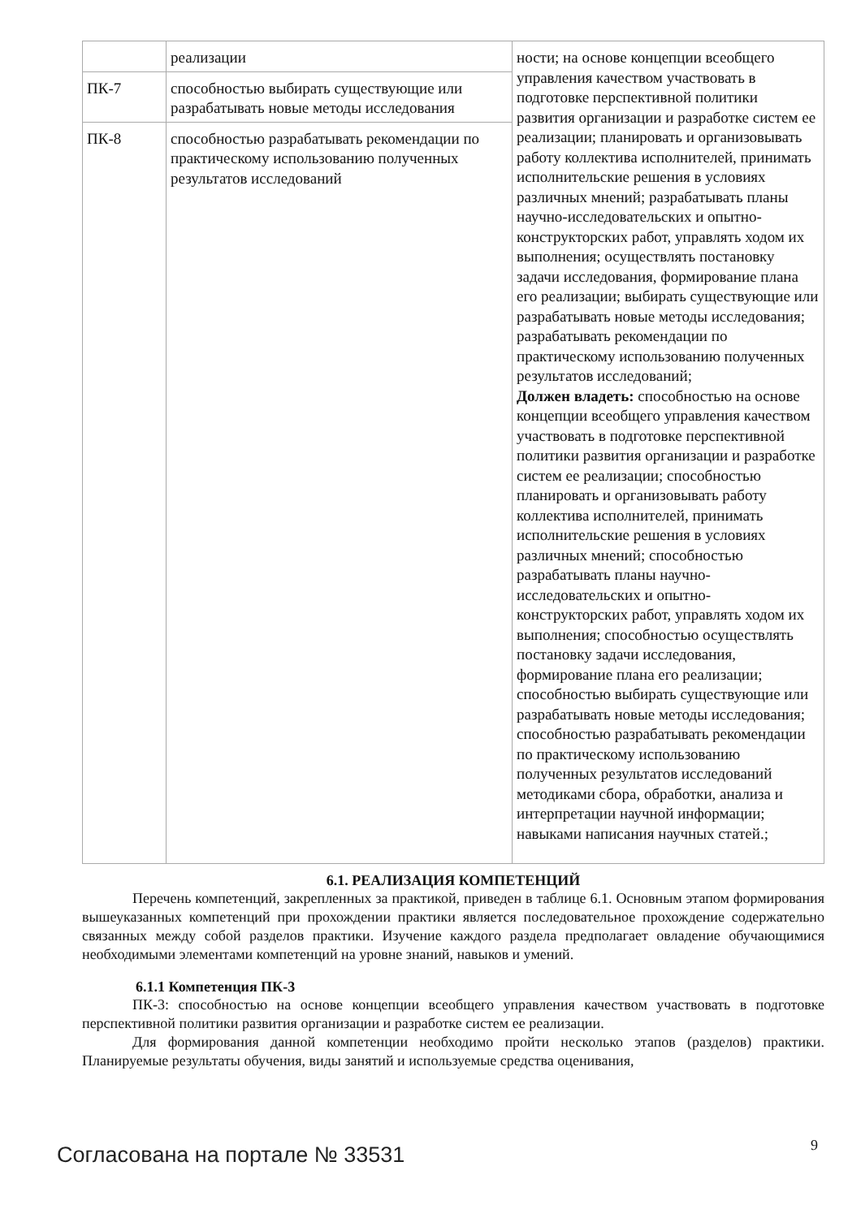| | реализации | ности; на основе концепции всеобщего управления качеством участвовать в подготовке перспективной политики развития организации и разработке систем ее реализации; планировать и организовывать работу коллектива исполнителей, принимать исполнительские решения в условиях различных мнений; разрабатывать планы научно-исследовательских и опытно-конструкторских работ, управлять ходом их выполнения; осуществлять постановку задачи исследования, формирование плана его реализации; выбирать существующие или разрабатывать новые методы исследования; разрабатывать рекомендации по практическому использованию полученных результатов исследований; Должен владеть: способностью на основе концепции всеобщего управления качеством участвовать в подготовке перспективной политики развития организации и разработке систем ее реализации; способностью планировать и организовывать работу коллектива исполнителей, принимать исполнительские решения в условиях различных мнений; способностью разрабатывать планы научно-исследовательских и опытно-конструкторских работ, управлять ходом их выполнения; способностью осуществлять постановку задачи исследования, формирование плана его реализации; способностью выбирать существующие или разрабатывать новые методы исследования; способностью разрабатывать рекомендации по практическому использованию полученных результатов исследований методиками сбора, обработки, анализа и интерпретации научной информации; навыками написания научных статей.; |
| ПК-7 | способностью выбирать существующие или разрабатывать новые методы исследования | |
| ПК-8 | способностью разрабатывать рекомендации по практическому использованию полученных результатов исследований | |
6.1. РЕАЛИЗАЦИЯ КОМПЕТЕНЦИЙ
Перечень компетенций, закрепленных за практикой, приведен в таблице 6.1. Основным этапом формирования вышеуказанных компетенций при прохождении практики является последовательное прохождение содержательно связанных между собой разделов практики. Изучение каждого раздела предполагает овладение обучающимися необходимыми элементами компетенций на уровне знаний, навыков и умений.
6.1.1 Компетенция ПК-3
ПК-3: способностью на основе концепции всеобщего управления качеством участвовать в подготовке перспективной политики развития организации и разработке систем ее реализации.
Для формирования данной компетенции необходимо пройти несколько этапов (разделов) практики. Планируемые результаты обучения, виды занятий и используемые средства оценивания,
Согласована на портале № 33531 9